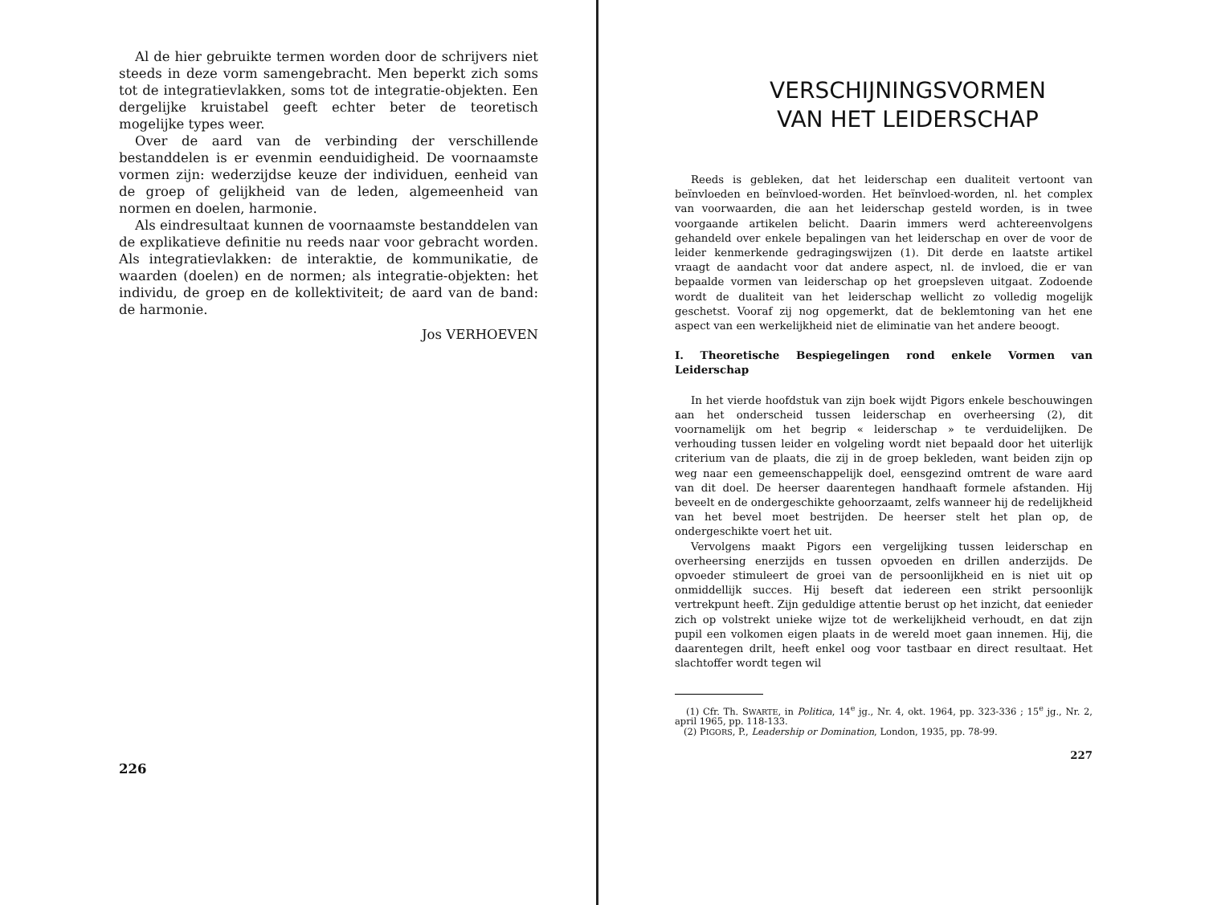Al de hier gebruikte termen worden door de schrijvers niet steeds in deze vorm samengebracht. Men beperkt zich soms tot de integratievlakken, soms tot de integratie-objekten. Een dergelijke kruistabel geeft echter beter de teoretisch mogelijke types weer.
Over de aard van de verbinding der verschillende bestanddelen is er evenmin eenduidigheid. De voornaamste vormen zijn: wederzijdse keuze der individuen, eenheid van de groep of gelijkheid van de leden, algemeenheid van normen en doelen, harmonie.
Als eindresultaat kunnen de voornaamste bestanddelen van de explikatieve definitie nu reeds naar voor gebracht worden. Als integratievlakken: de interaktie, de kommunikatie, de waarden (doelen) en de normen; als integratie-objekten: het individu, de groep en de kollektiviteit; de aard van de band: de harmonie.
Jos VERHOEVEN
226
VERSCHIJNINGSVORMEN
VAN HET LEIDERSCHAP
Reeds is gebleken, dat het leiderschap een dualiteit vertoont van beïnvloeden en beïnvloed-worden. Het beïnvloed-worden, nl. het complex van voorwaarden, die aan het leiderschap gesteld worden, is in twee voorgaande artikelen belicht. Daarin immers werd achtereenvolgens gehandeld over enkele bepalingen van het leiderschap en over de voor de leider kenmerkende gedragingswijzen (1). Dit derde en laatste artikel vraagt de aandacht voor dat andere aspect, nl. de invloed, die er van bepaalde vormen van leiderschap op het groepsleven uitgaat. Zodoende wordt de dualiteit van het leiderschap wellicht zo volledig mogelijk geschetst. Vooraf zij nog opgemerkt, dat de beklemtoning van het ene aspect van een werkelijkheid niet de eliminatie van het andere beoogt.
I. Theoretische Bespiegelingen rond enkele Vormen van Leiderschap
In het vierde hoofdstuk van zijn boek wijdt Pigors enkele beschouwingen aan het onderscheid tussen leiderschap en overheersing (2), dit voornamelijk om het begrip « leiderschap » te verduidelijken. De verhouding tussen leider en volgeling wordt niet bepaald door het uiterlijk criterium van de plaats, die zij in de groep bekleden, want beiden zijn op weg naar een gemeenschappelijk doel, eensgezind omtrent de ware aard van dit doel. De heerser daarentegen handhaaft formele afstanden. Hij beveelt en de ondergeschikte gehoorzaamt, zelfs wanneer hij de redelijkheid van het bevel moet bestrijden. De heerser stelt het plan op, de ondergeschikte voert het uit.
Vervolgens maakt Pigors een vergelijking tussen leiderschap en overheersing enerzijds en tussen opvoeden en drillen anderzijds. De opvoeder stimuleert de groei van de persoonlijkheid en is niet uit op onmiddellijk succes. Hij beseft dat iedereen een strikt persoonlijk vertrekpunt heeft. Zijn geduldige attentie berust op het inzicht, dat eenieder zich op volstrekt unieke wijze tot de werkelijkheid verhoudt, en dat zijn pupil een volkomen eigen plaats in de wereld moet gaan innemen. Hij, die daarentegen drilt, heeft enkel oog voor tastbaar en direct resultaat. Het slachtoffer wordt tegen wil
(1) Cfr. Th. SWARTE, in Politica, 14<sup>e</sup> jg., Nr. 4, okt. 1964, pp. 323-336 ; 15<sup>e</sup> jg., Nr. 2, april 1965, pp. 118-133.
(2) PIGORS, P., Leadership or Domination, London, 1935, pp. 78-99.
227